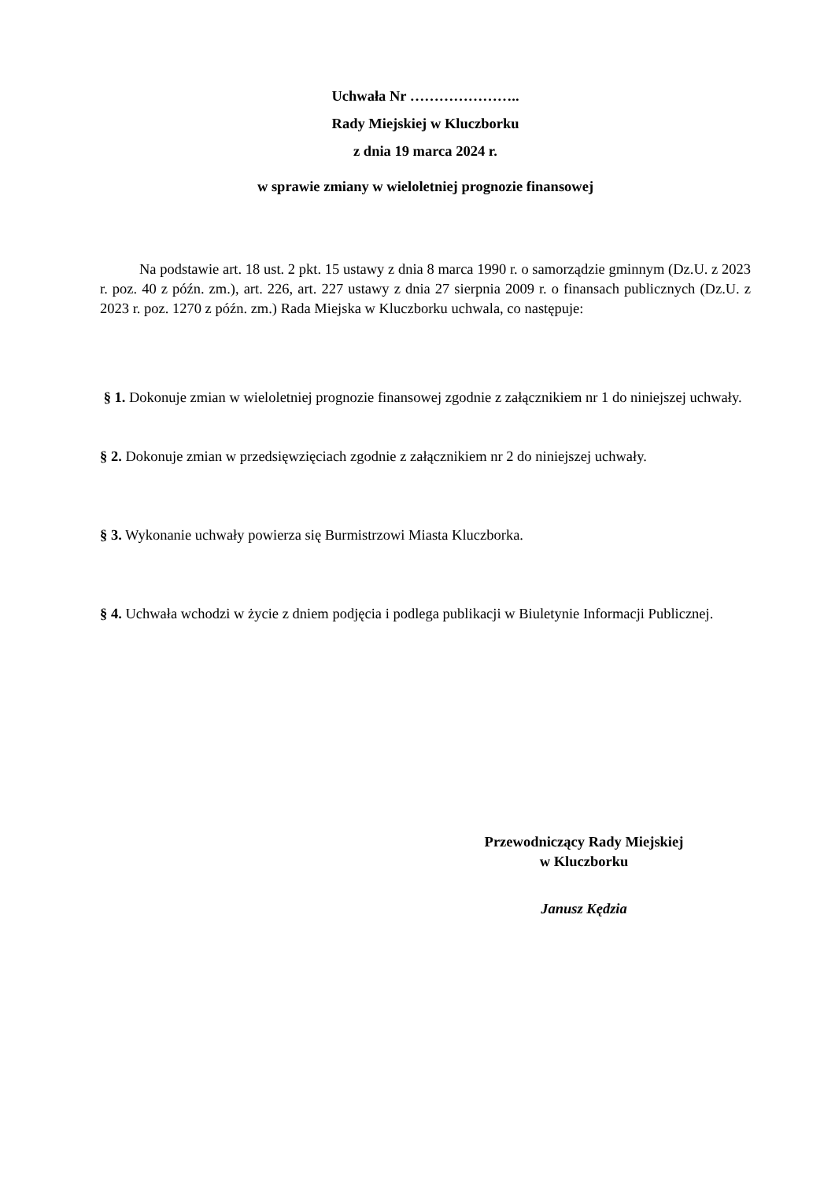Uchwała Nr …………………..
Rady Miejskiej w Kluczborku
z dnia 19 marca 2024 r.
w sprawie zmiany w wieloletniej prognozie finansowej
Na podstawie art. 18 ust. 2 pkt. 15 ustawy z dnia 8 marca 1990 r. o samorządzie gminnym (Dz.U. z 2023 r. poz. 40 z późn. zm.), art. 226, art. 227 ustawy z dnia 27 sierpnia 2009 r. o finansach publicznych (Dz.U. z 2023 r. poz. 1270 z późn. zm.) Rada Miejska w Kluczborku uchwala, co następuje:
§ 1. Dokonuje zmian w wieloletniej prognozie finansowej zgodnie z załącznikiem nr 1 do niniejszej uchwały.
§ 2. Dokonuje zmian w przedsięwzięciach zgodnie z załącznikiem nr 2 do niniejszej uchwały.
§ 3. Wykonanie uchwały powierza się Burmistrzowi Miasta Kluczborka.
§ 4. Uchwała wchodzi w życie z dniem podjęcia i podlega publikacji w Biuletynie Informacji Publicznej.
Przewodniczący Rady Miejskiej
w Kluczborku
Janusz Kędzia